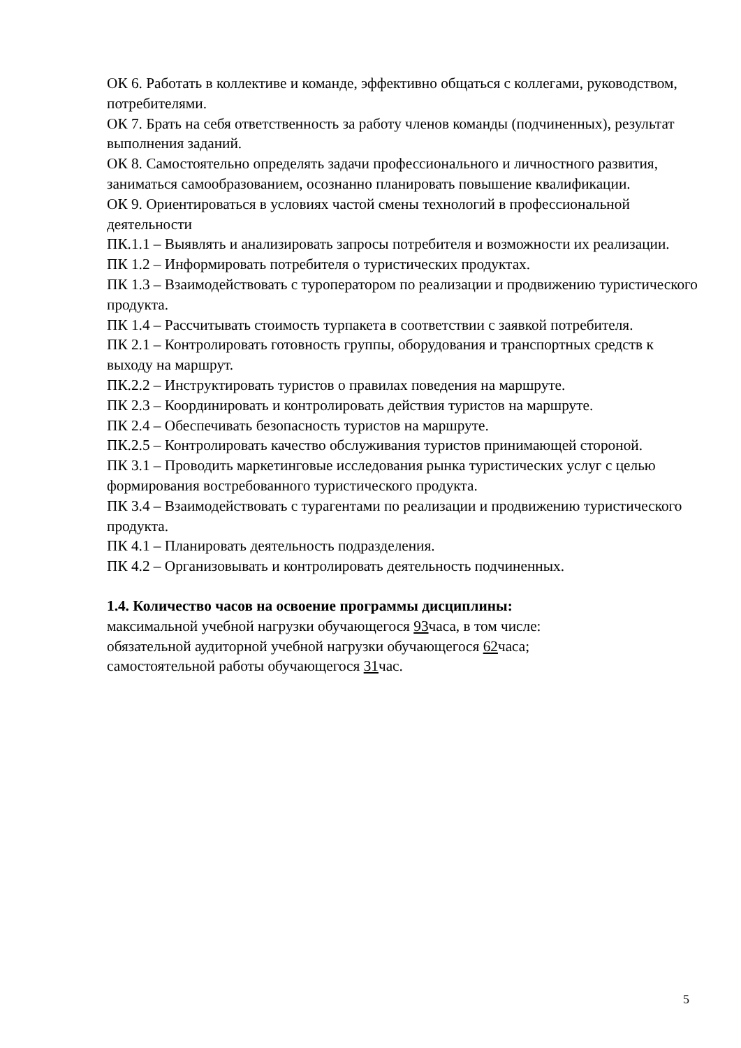ОК 6. Работать в коллективе и команде, эффективно общаться с коллегами, руководством, потребителями.
ОК 7. Брать на себя ответственность за работу членов команды (подчиненных), результат выполнения заданий.
ОК 8. Самостоятельно определять задачи профессионального и личностного развития, заниматься самообразованием, осознанно планировать повышение квалификации.
ОК 9. Ориентироваться в условиях частой смены технологий в профессиональной деятельности
ПК.1.1 – Выявлять и анализировать запросы потребителя и возможности их реализации.
ПК 1.2 – Информировать потребителя о туристических продуктах.
ПК 1.3 – Взаимодействовать с туроператором по реализации и продвижению туристического продукта.
ПК 1.4 – Рассчитывать стоимость турпакета в соответствии с заявкой потребителя.
ПК 2.1 – Контролировать готовность группы, оборудования и транспортных средств к выходу на маршрут.
ПК.2.2 – Инструктировать туристов о правилах поведения на маршруте.
ПК 2.3 – Координировать и контролировать действия туристов на маршруте.
ПК 2.4 – Обеспечивать безопасность туристов на маршруте.
ПК.2.5 – Контролировать качество обслуживания туристов принимающей стороной.
ПК 3.1 – Проводить маркетинговые исследования рынка туристических услуг с целью формирования востребованного туристического продукта.
ПК 3.4 – Взаимодействовать с турагентами по реализации и продвижению туристического продукта.
ПК 4.1 – Планировать деятельность подразделения.
ПК 4.2 – Организовывать и контролировать деятельность подчиненных.
1.4. Количество часов на освоение программы дисциплины:
максимальной учебной нагрузки обучающегося 93часа, в том числе:
обязательной аудиторной учебной нагрузки обучающегося 62часа;
самостоятельной работы обучающегося 31час.
5